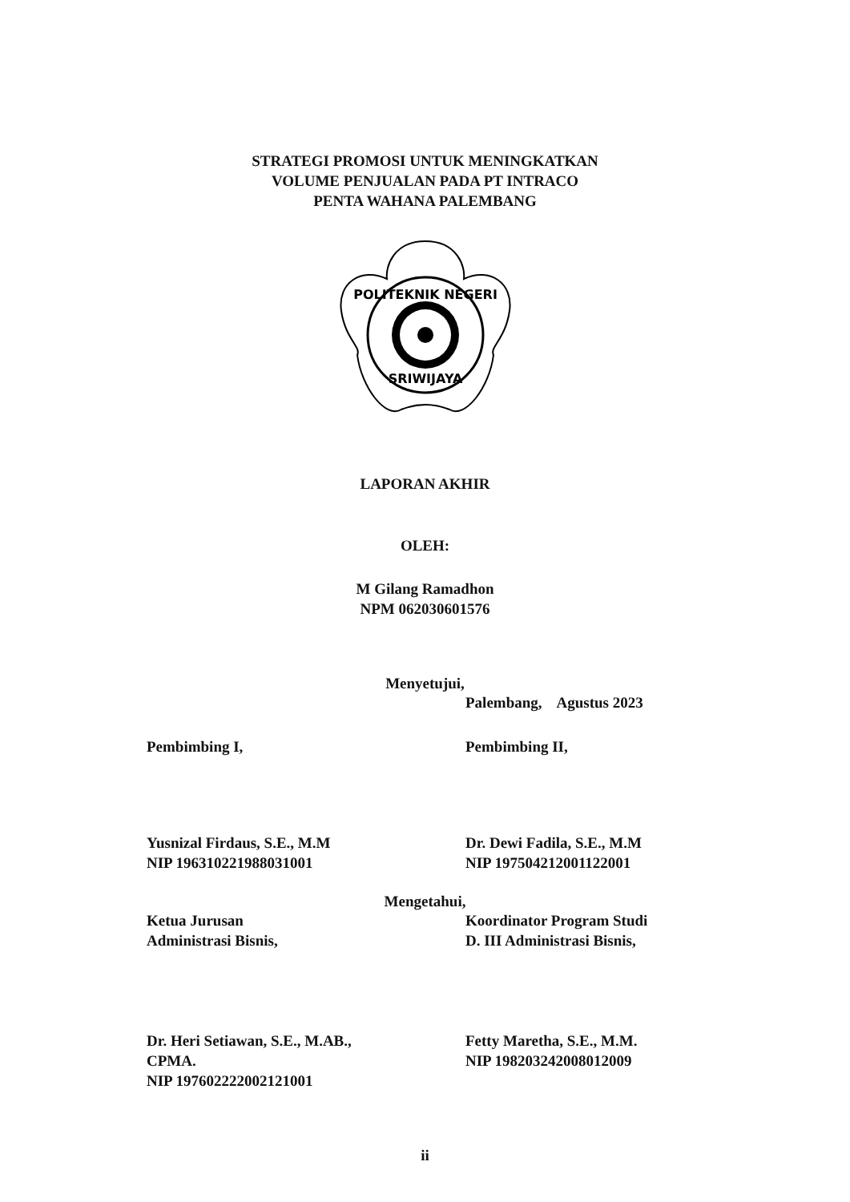STRATEGI PROMOSI UNTUK MENINGKATKAN
VOLUME PENJUALAN PADA PT INTRACO
PENTA WAHANA PALEMBANG
POLITEKNIK NEGERI
SRIWIJAYA
LAPORAN AKHIR
OLEH:
M Gilang Ramadhon
NPM 062030601576
Menyetujui,
Palembang, Agustus 2023
Pembimbing I,
Yusnizal Firdaus, S.E., M.M
NIP 196310221988031001
Pembimbing II,
Dr. Dewi Fadila, S.E., M.M
NIP 197504212001122001
Mengetahui,
Ketua Jurusan
Administrasi Bisnis,
Dr. Heri Setiawan, S.E., M.AB., CPMA.
NIP 197602222002121001
Koordinator Program Studi
D. III Administrasi Bisnis,
Fetty Maretha, S.E., M.M.
NIP 198203242008012009
ii